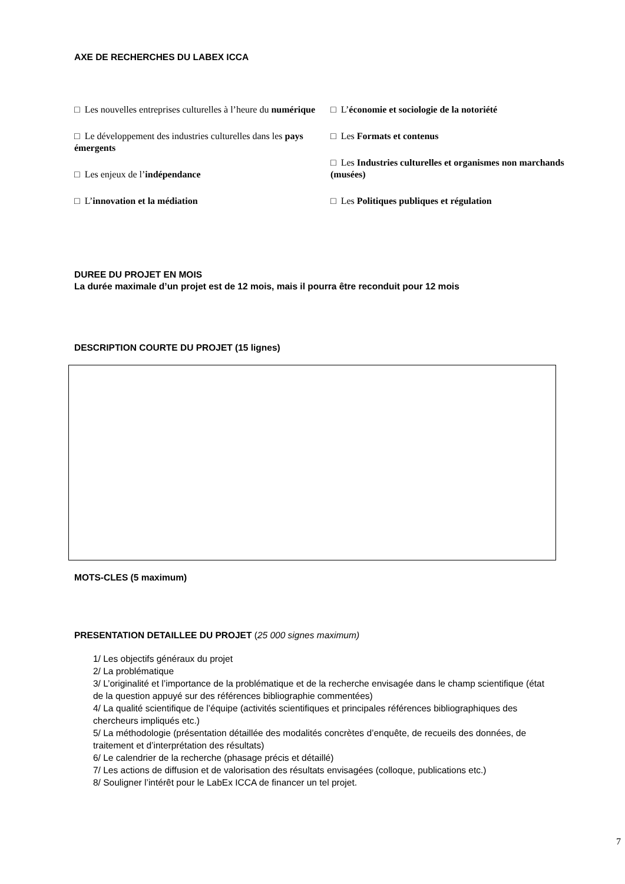AXE DE RECHERCHES DU LABEX ICCA
□ Les nouvelles entreprises culturelles à l’heure du numérique
□ Le développement des industries culturelles dans les pays émergents
□ Les enjeux de l’indépendance
□ L’innovation et la médiation
□ L’économie et sociologie de la notoriété
□ Les Formats et contenus
□ Les Industries culturelles et organismes non marchands (musées)
□ Les Politiques publiques et régulation
DUREE DU PROJET EN MOIS
La durée maximale d’un projet est de 12 mois, mais il pourra être reconduit pour 12 mois
DESCRIPTION COURTE DU PROJET (15 lignes)
MOTS-CLES (5 maximum)
PRESENTATION DETAILLEE DU PROJET (25 000 signes maximum)
1/ Les objectifs généraux du projet
2/ La problématique
3/ L’originalité et l’importance de la problématique et de la recherche envisagée dans le champ scientifique (état de la question appuyé sur des références bibliographie commentées)
4/ La qualité scientifique de l’équipe (activités scientifiques et principales références bibliographiques des chercheurs impliqués etc.)
5/ La méthodologie (présentation détaillée des modalités concrètes d’enquête, de recueils des données, de traitement et d’interprétation des résultats)
6/ Le calendrier de la recherche (phasage précis et détaillé)
7/ Les actions de diffusion et de valorisation des résultats envisagées (colloque, publications etc.)
8/ Souligner l’intérêt pour le LabEx ICCA de financer un tel projet.
7